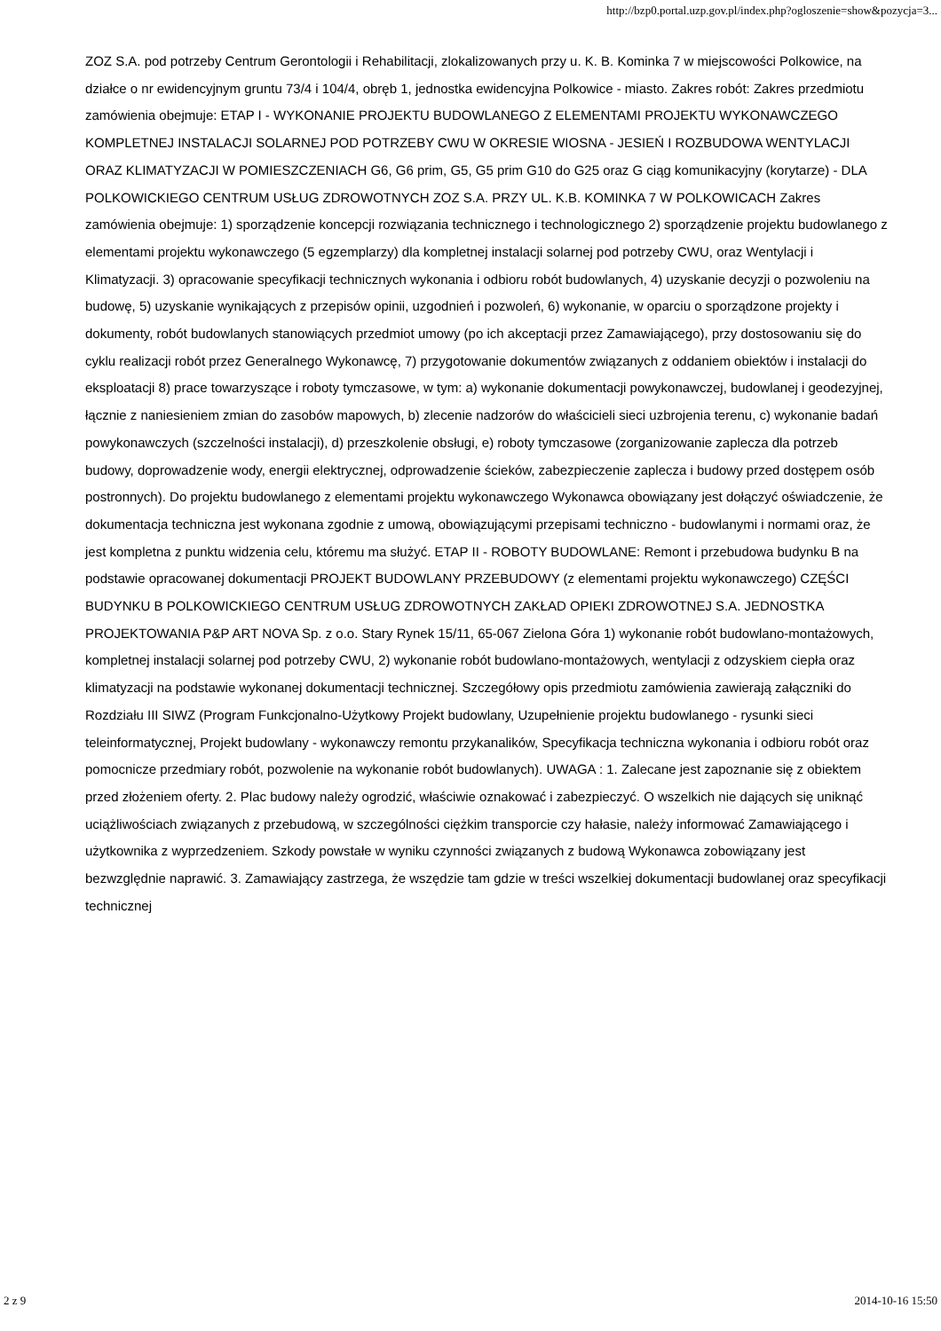http://bzp0.portal.uzp.gov.pl/index.php?ogloszenie=show&pozycja=3...
ZOZ S.A. pod potrzeby Centrum Gerontologii i Rehabilitacji, zlokalizowanych przy u. K. B. Kominka 7 w miejscowości Polkowice, na działce o nr ewidencyjnym gruntu 73/4 i 104/4, obręb 1, jednostka ewidencyjna Polkowice - miasto. Zakres robót: Zakres przedmiotu zamówienia obejmuje: ETAP I - WYKONANIE PROJEKTU BUDOWLANEGO Z ELEMENTAMI PROJEKTU WYKONAWCZEGO KOMPLETNEJ INSTALACJI SOLARNEJ POD POTRZEBY CWU W OKRESIE WIOSNA - JESIEŃ I ROZBUDOWA WENTYLACJI ORAZ KLIMATYZACJI W POMIESZCZENIACH G6, G6 prim, G5, G5 prim G10 do G25 oraz G ciąg komunikacyjny (korytarze) - DLA POLKOWICKIEGO CENTRUM USŁUG ZDROWOTNYCH ZOZ S.A. PRZY UL. K.B. KOMINKA 7 W POLKOWICACH Zakres zamówienia obejmuje: 1) sporządzenie koncepcji rozwiązania technicznego i technologicznego 2) sporządzenie projektu budowlanego z elementami projektu wykonawczego (5 egzemplarzy) dla kompletnej instalacji solarnej pod potrzeby CWU, oraz Wentylacji i Klimatyzacji. 3) opracowanie specyfikacji technicznych wykonania i odbioru robót budowlanych, 4) uzyskanie decyzji o pozwoleniu na budowę, 5) uzyskanie wynikających z przepisów opinii, uzgodnień i pozwoleń, 6) wykonanie, w oparciu o sporządzone projekty i dokumenty, robót budowlanych stanowiących przedmiot umowy (po ich akceptacji przez Zamawiającego), przy dostosowaniu się do cyklu realizacji robót przez Generalnego Wykonawcę, 7) przygotowanie dokumentów związanych z oddaniem obiektów i instalacji do eksploatacji 8) prace towarzyszące i roboty tymczasowe, w tym: a) wykonanie dokumentacji powykonawczej, budowlanej i geodezyjnej, łącznie z naniesieniem zmian do zasobów mapowych, b) zlecenie nadzorów do właścicieli sieci uzbrojenia terenu, c) wykonanie badań powykonawczych (szczelności instalacji), d) przeszkolenie obsługi, e) roboty tymczasowe (zorganizowanie zaplecza dla potrzeb budowy, doprowadzenie wody, energii elektrycznej, odprowadzenie ścieków, zabezpieczenie zaplecza i budowy przed dostępem osób postronnych). Do projektu budowlanego z elementami projektu wykonawczego Wykonawca obowiązany jest dołączyć oświadczenie, że dokumentacja techniczna jest wykonana zgodnie z umową, obowiązującymi przepisami techniczno - budowlanymi i normami oraz, że jest kompletna z punktu widzenia celu, któremu ma służyć. ETAP II - ROBOTY BUDOWLANE: Remont i przebudowa budynku B na podstawie opracowanej dokumentacji PROJEKT BUDOWLANY PRZEBUDOWY (z elementami projektu wykonawczego) CZĘŚCI BUDYNKU B POLKOWICKIEGO CENTRUM USŁUG ZDROWOTNYCH ZAKŁAD OPIEKI ZDROWOTNEJ S.A. JEDNOSTKA PROJEKTOWANIA P&P ART NOVA Sp. z o.o. Stary Rynek 15/11, 65-067 Zielona Góra 1) wykonanie robót budowlano-montażowych, kompletnej instalacji solarnej pod potrzeby CWU, 2) wykonanie robót budowlano-montażowych, wentylacji z odzyskiem ciepła oraz klimatyzacji na podstawie wykonanej dokumentacji technicznej. Szczegółowy opis przedmiotu zamówienia zawierają załączniki do Rozdziału III SIWZ (Program Funkcjonalno-Użytkowy Projekt budowlany, Uzupełnienie projektu budowlanego - rysunki sieci teleinformatycznej, Projekt budowlany - wykonawczy remontu przykanalików, Specyfikacja techniczna wykonania i odbioru robót oraz pomocnicze przedmiary robót, pozwolenie na wykonanie robót budowlanych). UWAGA : 1. Zalecane jest zapoznanie się z obiektem przed złożeniem oferty. 2. Plac budowy należy ogrodzić, właściwie oznakować i zabezpieczyć. O wszelkich nie dających się uniknąć uciążliwościach związanych z przebudową, w szczególności ciężkim transporcie czy hałasie, należy informować Zamawiającego i użytkownika z wyprzedzeniem. Szkody powstałe w wyniku czynności związanych z budową Wykonawca zobowiązany jest bezwzględnie naprawić. 3. Zamawiający zastrzega, że wszędzie tam gdzie w treści wszelkiej dokumentacji budowlanej oraz specyfikacji technicznej
2 z 9 2014-10-16 15:50